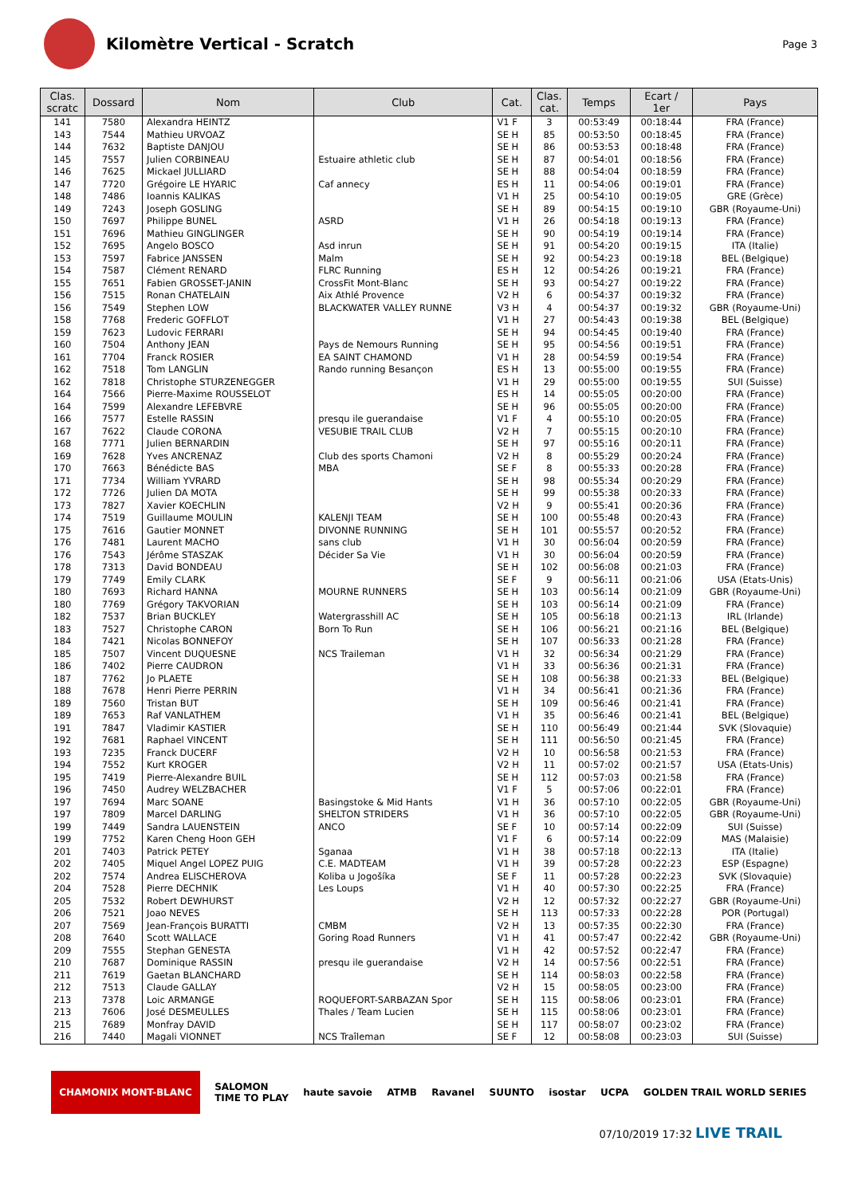Kilomètre Vertical - Scratch
Page 3
| Clas. scratc | Dossard | Nom | Club | Cat. | Clas. cat. | Temps | Ecart / 1er | Pays |
| --- | --- | --- | --- | --- | --- | --- | --- | --- |
| 141 | 7580 | Alexandra HEINTZ | | V1 F | 3 | 00:53:49 | 00:18:44 | FRA (France) |
| 143 | 7544 | Mathieu URVOAZ | | SE H | 85 | 00:53:50 | 00:18:45 | FRA (France) |
| 144 | 7632 | Baptiste DANJOU | | SE H | 86 | 00:53:53 | 00:18:48 | FRA (France) |
| 145 | 7557 | Julien CORBINEAU | Estuaire athletic club | SE H | 87 | 00:54:01 | 00:18:56 | FRA (France) |
| 146 | 7625 | Mickael JULLIARD | | SE H | 88 | 00:54:04 | 00:18:59 | FRA (France) |
| 147 | 7720 | Grégoire LE HYARIC | Caf annecy | ES H | 11 | 00:54:06 | 00:19:01 | FRA (France) |
| 148 | 7486 | Ioannis KALIKAS | | V1 H | 25 | 00:54:10 | 00:19:05 | GRE (Grèce) |
| 149 | 7243 | Joseph GOSLING | | SE H | 89 | 00:54:15 | 00:19:10 | GBR (Royaume-Uni) |
| 150 | 7697 | Philippe BUNEL | ASRD | V1 H | 26 | 00:54:18 | 00:19:13 | FRA (France) |
| 151 | 7696 | Mathieu GINGLINGER | | SE H | 90 | 00:54:19 | 00:19:14 | FRA (France) |
| 152 | 7695 | Angelo BOSCO | Asd inrun | SE H | 91 | 00:54:20 | 00:19:15 | ITA (Italie) |
| 153 | 7597 | Fabrice JANSSEN | Malm | SE H | 92 | 00:54:23 | 00:19:18 | BEL (Belgique) |
| 154 | 7587 | Clément RENARD | FLRC Running | ES H | 12 | 00:54:26 | 00:19:21 | FRA (France) |
| 155 | 7651 | Fabien GROSSET-JANIN | CrossFit Mont-Blanc | SE H | 93 | 00:54:27 | 00:19:22 | FRA (France) |
| 156 | 7515 | Ronan CHATELAIN | Aix Athlé Provence | V2 H | 6 | 00:54:37 | 00:19:32 | FRA (France) |
| 156 | 7549 | Stephen LOW | BLACKWATER VALLEY RUNNE | V3 H | 4 | 00:54:37 | 00:19:32 | GBR (Royaume-Uni) |
| 158 | 7768 | Frederic GOFFLOT | | V1 H | 27 | 00:54:43 | 00:19:38 | BEL (Belgique) |
| 159 | 7623 | Ludovic FERRARI | | SE H | 94 | 00:54:45 | 00:19:40 | FRA (France) |
| 160 | 7504 | Anthony JEAN | Pays de Nemours Running | SE H | 95 | 00:54:56 | 00:19:51 | FRA (France) |
| 161 | 7704 | Franck ROSIER | EA SAINT CHAMOND | V1 H | 28 | 00:54:59 | 00:19:54 | FRA (France) |
| 162 | 7518 | Tom LANGLIN | Rando running Besançon | ES H | 13 | 00:55:00 | 00:19:55 | FRA (France) |
| 162 | 7818 | Christophe STURZENEGGER | | V1 H | 29 | 00:55:00 | 00:19:55 | SUI (Suisse) |
| 164 | 7566 | Pierre-Maxime ROUSSELOT | | ES H | 14 | 00:55:05 | 00:20:00 | FRA (France) |
| 164 | 7599 | Alexandre LEFEBVRE | | SE H | 96 | 00:55:05 | 00:20:00 | FRA (France) |
| 166 | 7577 | Estelle RASSIN | presqu ile guerandaise | V1 F | 4 | 00:55:10 | 00:20:05 | FRA (France) |
| 167 | 7622 | Claude CORONA | VESUBIE TRAIL CLUB | V2 H | 7 | 00:55:15 | 00:20:10 | FRA (France) |
| 168 | 7771 | Julien BERNARDIN | | SE H | 97 | 00:55:16 | 00:20:11 | FRA (France) |
| 169 | 7628 | Yves ANCRENAZ | Club des sports Chamoni | V2 H | 8 | 00:55:29 | 00:20:24 | FRA (France) |
| 170 | 7663 | Bénédicte BAS | MBA | SE F | 8 | 00:55:33 | 00:20:28 | FRA (France) |
| 171 | 7734 | William YVRARD | | SE H | 98 | 00:55:34 | 00:20:29 | FRA (France) |
| 172 | 7726 | Julien DA MOTA | | SE H | 99 | 00:55:38 | 00:20:33 | FRA (France) |
| 173 | 7827 | Xavier KOECHLIN | | V2 H | 9 | 00:55:41 | 00:20:36 | FRA (France) |
| 174 | 7519 | Guillaume MOULIN | KALENJI TEAM | SE H | 100 | 00:55:48 | 00:20:43 | FRA (France) |
| 175 | 7616 | Gautier MONNET | DIVONNE RUNNING | SE H | 101 | 00:55:57 | 00:20:52 | FRA (France) |
| 176 | 7481 | Laurent MACHO | sans club | V1 H | 30 | 00:56:04 | 00:20:59 | FRA (France) |
| 176 | 7543 | Jérôme STASZAK | Décider Sa Vie | V1 H | 30 | 00:56:04 | 00:20:59 | FRA (France) |
| 178 | 7313 | David BONDEAU | | SE H | 102 | 00:56:08 | 00:21:03 | FRA (France) |
| 179 | 7749 | Emily CLARK | | SE F | 9 | 00:56:11 | 00:21:06 | USA (Etats-Unis) |
| 180 | 7693 | Richard HANNA | MOURNE RUNNERS | SE H | 103 | 00:56:14 | 00:21:09 | GBR (Royaume-Uni) |
| 180 | 7769 | Grégory TAKVORIAN | | SE H | 103 | 00:56:14 | 00:21:09 | FRA (France) |
| 182 | 7537 | Brian BUCKLEY | Watergrasshill AC | SE H | 105 | 00:56:18 | 00:21:13 | IRL (Irlande) |
| 183 | 7527 | Christophe CARON | Born To Run | SE H | 106 | 00:56:21 | 00:21:16 | BEL (Belgique) |
| 184 | 7421 | Nicolas BONNEFOY | | SE H | 107 | 00:56:33 | 00:21:28 | FRA (France) |
| 185 | 7507 | Vincent DUQUESNE | NCS Traileman | V1 H | 32 | 00:56:34 | 00:21:29 | FRA (France) |
| 186 | 7402 | Pierre CAUDRON | | V1 H | 33 | 00:56:36 | 00:21:31 | FRA (France) |
| 187 | 7762 | Jo PLAETE | | SE H | 108 | 00:56:38 | 00:21:33 | BEL (Belgique) |
| 188 | 7678 | Henri Pierre PERRIN | | V1 H | 34 | 00:56:41 | 00:21:36 | FRA (France) |
| 189 | 7560 | Tristan BUT | | SE H | 109 | 00:56:46 | 00:21:41 | FRA (France) |
| 189 | 7653 | Raf VANLATHEM | | V1 H | 35 | 00:56:46 | 00:21:41 | BEL (Belgique) |
| 191 | 7847 | Vladimir KASTIER | | SE H | 110 | 00:56:49 | 00:21:44 | SVK (Slovaquie) |
| 192 | 7681 | Raphael VINCENT | | SE H | 111 | 00:56:50 | 00:21:45 | FRA (France) |
| 193 | 7235 | Franck DUCERF | | V2 H | 10 | 00:56:58 | 00:21:53 | FRA (France) |
| 194 | 7552 | Kurt KROGER | | V2 H | 11 | 00:57:02 | 00:21:57 | USA (Etats-Unis) |
| 195 | 7419 | Pierre-Alexandre BUIL | | SE H | 112 | 00:57:03 | 00:21:58 | FRA (France) |
| 196 | 7450 | Audrey WELZBACHER | | V1 F | 5 | 00:57:06 | 00:22:01 | FRA (France) |
| 197 | 7694 | Marc SOANE | Basingstoke & Mid Hants | V1 H | 36 | 00:57:10 | 00:22:05 | GBR (Royaume-Uni) |
| 197 | 7809 | Marcel DARLING | SHELTON STRIDERS | V1 H | 36 | 00:57:10 | 00:22:05 | GBR (Royaume-Uni) |
| 199 | 7449 | Sandra LAUENSTEIN | ANCO | SE F | 10 | 00:57:14 | 00:22:09 | SUI (Suisse) |
| 199 | 7752 | Karen Cheng Hoon GEH | | V1 F | 6 | 00:57:14 | 00:22:09 | MAS (Malaisie) |
| 201 | 7403 | Patrick PETEY | Sganaa | V1 H | 38 | 00:57:18 | 00:22:13 | ITA (Italie) |
| 202 | 7405 | Miquel Angel LOPEZ PUIG | C.E. MADTEAM | V1 H | 39 | 00:57:28 | 00:22:23 | ESP (Espagne) |
| 202 | 7574 | Andrea ELISCHEROVA | Koliba u Jogošíka | SE F | 11 | 00:57:28 | 00:22:23 | SVK (Slovaquie) |
| 204 | 7528 | Pierre DECHNIK | Les Loups | V1 H | 40 | 00:57:30 | 00:22:25 | FRA (France) |
| 205 | 7532 | Robert DEWHURST | | V2 H | 12 | 00:57:32 | 00:22:27 | GBR (Royaume-Uni) |
| 206 | 7521 | Joao NEVES | | SE H | 113 | 00:57:33 | 00:22:28 | POR (Portugal) |
| 207 | 7569 | Jean-François BURATTI | CMBM | V2 H | 13 | 00:57:35 | 00:22:30 | FRA (France) |
| 208 | 7640 | Scott WALLACE | Goring Road Runners | V1 H | 41 | 00:57:47 | 00:22:42 | GBR (Royaume-Uni) |
| 209 | 7555 | Stephan GENESTA | | V1 H | 42 | 00:57:52 | 00:22:47 | FRA (France) |
| 210 | 7687 | Dominique RASSIN | presqu ile guerandaise | V2 H | 14 | 00:57:56 | 00:22:51 | FRA (France) |
| 211 | 7619 | Gaetan BLANCHARD | | SE H | 114 | 00:58:03 | 00:22:58 | FRA (France) |
| 212 | 7513 | Claude GALLAY | | V2 H | 15 | 00:58:05 | 00:23:00 | FRA (France) |
| 213 | 7378 | Loic ARMANGE | ROQUEFORT-SARBAZAN Spor | SE H | 115 | 00:58:06 | 00:23:01 | FRA (France) |
| 213 | 7606 | José DESMEULLES | Thales / Team Lucien | SE H | 115 | 00:58:06 | 00:23:01 | FRA (France) |
| 215 | 7689 | Monfray DAVID | | SE H | 117 | 00:58:07 | 00:23:02 | FRA (France) |
| 216 | 7440 | Magali VIONNET | NCS Traîleman | SE F | 12 | 00:58:08 | 00:23:03 | SUI (Suisse) |
CHAMONIX MONT-BLANC SALOMON
TIME TO PLAY haute savoie ATMB Ravanel SUUNTO isostar UCPA GOLDEN TRAIL WORLD SERIES
07/10/2019 17:32 LIVE TRAIL